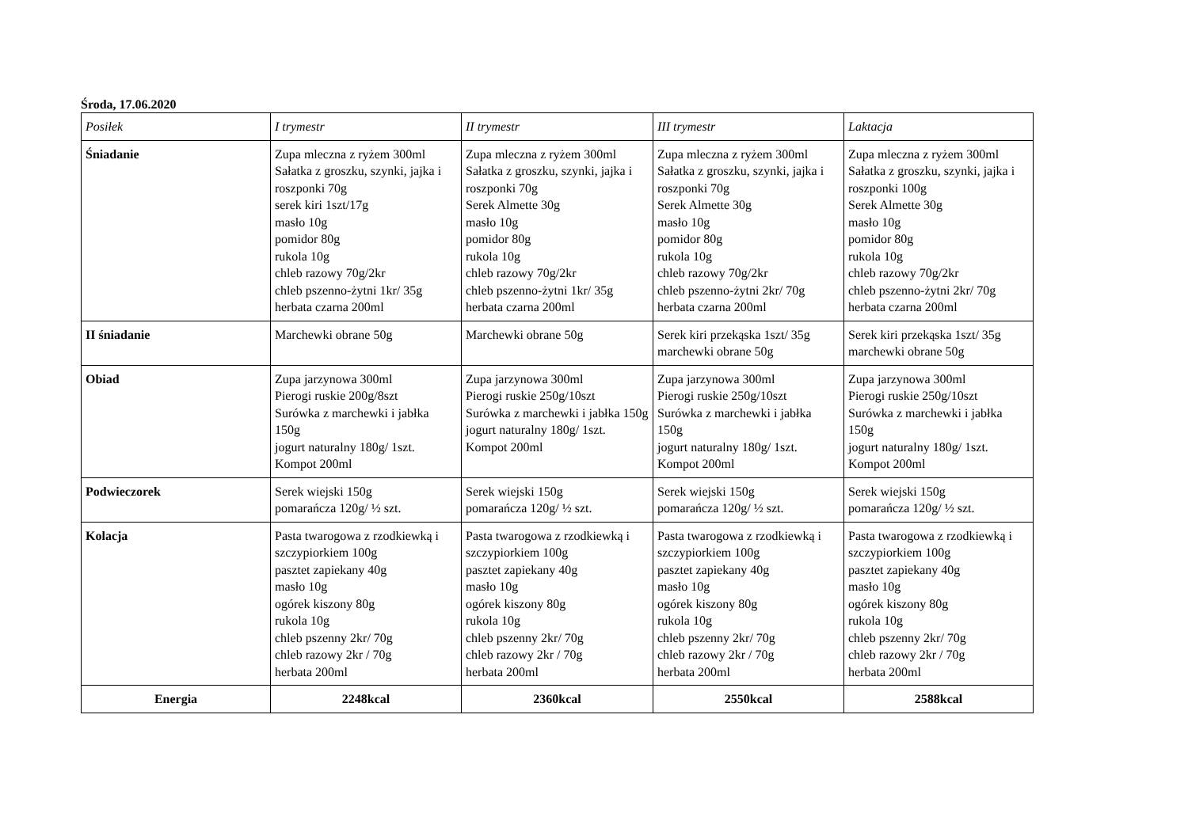Środa, 17.06.2020
| Posiłek | I trymestr | II trymestr | III trymestr | Laktacja |
| --- | --- | --- | --- | --- |
| Śniadanie | Zupa mleczna z ryżem 300ml Sałatka z groszku, szynki, jajka i roszponki 70g serek kiri 1szt/17g masło 10g pomidor 80g rukola 10g chleb razowy 70g/2kr chleb pszenno-żytni 1kr/ 35g herbata czarna 200ml | Zupa mleczna z ryżem 300ml Sałatka z groszku, szynki, jajka i roszponki 70g Serek Almette 30g masło 10g pomidor 80g rukola 10g chleb razowy 70g/2kr chleb pszenno-żytni 1kr/ 35g herbata czarna 200ml | Zupa mleczna z ryżem 300ml Sałatka z groszku, szynki, jajka i roszponki 70g Serek Almette 30g masło 10g pomidor 80g rukola 10g chleb razowy 70g/2kr chleb pszenno-żytni 2kr/ 70g herbata czarna 200ml | Zupa mleczna z ryżem 300ml Sałatka z groszku, szynki, jajka i roszponki 100g Serek Almette 30g masło 10g pomidor 80g rukola 10g chleb razowy 70g/2kr chleb pszenno-żytni 2kr/ 70g herbata czarna 200ml |
| II śniadanie | Marchewki obrane 50g | Marchewki obrane 50g | Serek kiri przekąska 1szt/ 35g marchewki obrane 50g | Serek kiri przekąska 1szt/ 35g marchewki obrane 50g |
| Obiad | Zupa jarzynowa 300ml Pierogi ruskie 200g/8szt Surówka z marchewki i jabłka 150g jogurt naturalny 180g/ 1szt. Kompot 200ml | Zupa jarzynowa 300ml Pierogi ruskie 250g/10szt Surówka z marchewki i jabłka 150g jogurt naturalny 180g/ 1szt. Kompot 200ml | Zupa jarzynowa 300ml Pierogi ruskie 250g/10szt Surówka z marchewki i jabłka 150g jogurt naturalny 180g/ 1szt. Kompot 200ml | Zupa jarzynowa 300ml Pierogi ruskie 250g/10szt Surówka z marchewki i jabłka 150g jogurt naturalny 180g/ 1szt. Kompot 200ml |
| Podwieczorek | Serek wiejski 150g pomarańcza 120g/ ½ szt. | Serek wiejski 150g pomarańcza 120g/ ½ szt. | Serek wiejski 150g pomarańcza 120g/ ½ szt. | Serek wiejski 150g pomarańcza 120g/ ½ szt. |
| Kolacja | Pasta twarogowa z rzodkiewką i szczypiorkiem 100g pasztet zapiekany 40g masło 10g ogórek kiszony 80g rukola 10g chleb pszenny 2kr/ 70g chleb razowy 2kr / 70g herbata 200ml | Pasta twarogowa z rzodkiewką i szczypiorkiem 100g pasztet zapiekany 40g masło 10g ogórek kiszony 80g rukola 10g chleb pszenny 2kr/ 70g chleb razowy 2kr / 70g herbata 200ml | Pasta twarogowa z rzodkiewką i szczypiorkiem 100g pasztet zapiekany 40g masło 10g ogórek kiszony 80g rukola 10g chleb pszenny 2kr/ 70g chleb razowy 2kr / 70g herbata 200ml | Pasta twarogowa z rzodkiewką i szczypiorkiem 100g pasztet zapiekany 40g masło 10g ogórek kiszony 80g rukola 10g chleb pszenny 2kr/ 70g chleb razowy 2kr / 70g herbata 200ml |
| Energia | 2248kcal | 2360kcal | 2550kcal | 2588kcal |